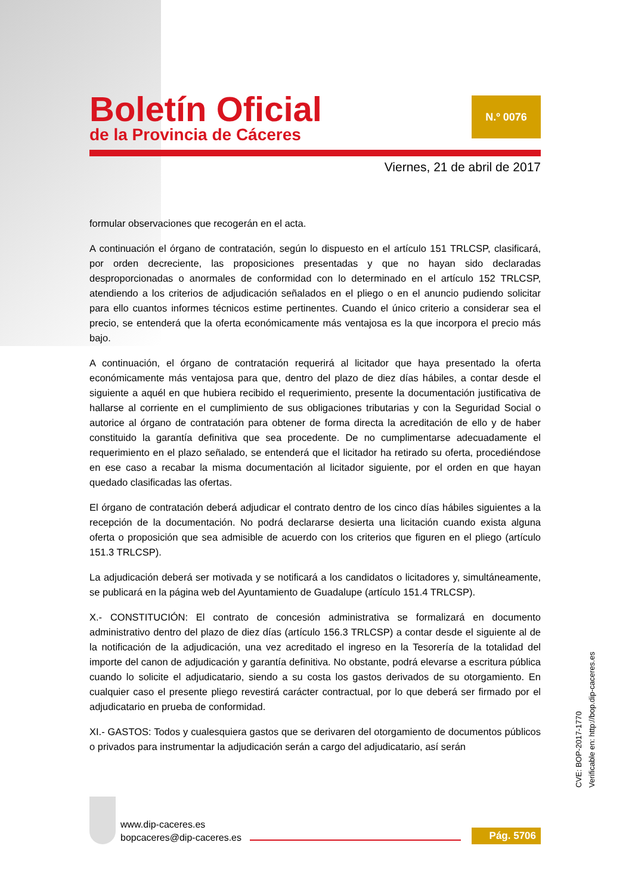Boletín Oficial
de la Provincia de Cáceres
N.º 0076
Viernes, 21 de abril de 2017
formular observaciones que recogerán en el acta.
A continuación el órgano de contratación, según lo dispuesto en el artículo 151 TRLCSP, clasificará, por orden decreciente, las proposiciones presentadas y que no hayan sido declaradas desproporcionadas o anormales de conformidad con lo determinado en el artículo 152 TRLCSP, atendiendo a los criterios de adjudicación señalados en el pliego o en el anuncio pudiendo solicitar para ello cuantos informes técnicos estime pertinentes. Cuando el único criterio a considerar sea el precio, se entenderá que la oferta económicamente más ventajosa es la que incorpora el precio más bajo.
A continuación, el órgano de contratación requerirá al licitador que haya presentado la oferta económicamente más ventajosa para que, dentro del plazo de diez días hábiles, a contar desde el siguiente a aquél en que hubiera recibido el requerimiento, presente la documentación justificativa de hallarse al corriente en el cumplimiento de sus obligaciones tributarias y con la Seguridad Social o autorice al órgano de contratación para obtener de forma directa la acreditación de ello y de haber constituido la garantía definitiva que sea procedente. De no cumplimentarse adecuadamente el requerimiento en el plazo señalado, se entenderá que el licitador ha retirado su oferta, procediéndose en ese caso a recabar la misma documentación al licitador siguiente, por el orden en que hayan quedado clasificadas las ofertas.
El órgano de contratación deberá adjudicar el contrato dentro de los cinco días hábiles siguientes a la recepción de la documentación. No podrá declararse desierta una licitación cuando exista alguna oferta o proposición que sea admisible de acuerdo con los criterios que figuren en el pliego (artículo 151.3 TRLCSP).
La adjudicación deberá ser motivada y se notificará a los candidatos o licitadores y, simultáneamente, se publicará en la página web del Ayuntamiento de Guadalupe (artículo 151.4 TRLCSP).
X.- CONSTITUCIÓN: El contrato de concesión administrativa se formalizará en documento administrativo dentro del plazo de diez días (artículo 156.3 TRLCSP) a contar desde el siguiente al de la notificación de la adjudicación, una vez acreditado el ingreso en la Tesorería de la totalidad del importe del canon de adjudicación y garantía definitiva. No obstante, podrá elevarse a escritura pública cuando lo solicite el adjudicatario, siendo a su costa los gastos derivados de su otorgamiento. En cualquier caso el presente pliego revestirá carácter contractual, por lo que deberá ser firmado por el adjudicatario en prueba de conformidad.
XI.- GASTOS: Todos y cualesquiera gastos que se derivaren del otorgamiento de documentos públicos o privados para instrumentar la adjudicación serán a cargo del adjudicatario, así serán
CVE: BOP-2017-1770
Verificable en: http://bop.dip-caceres.es
www.dip-caceres.es
bopcaceres@dip-caceres.es
Pág. 5706